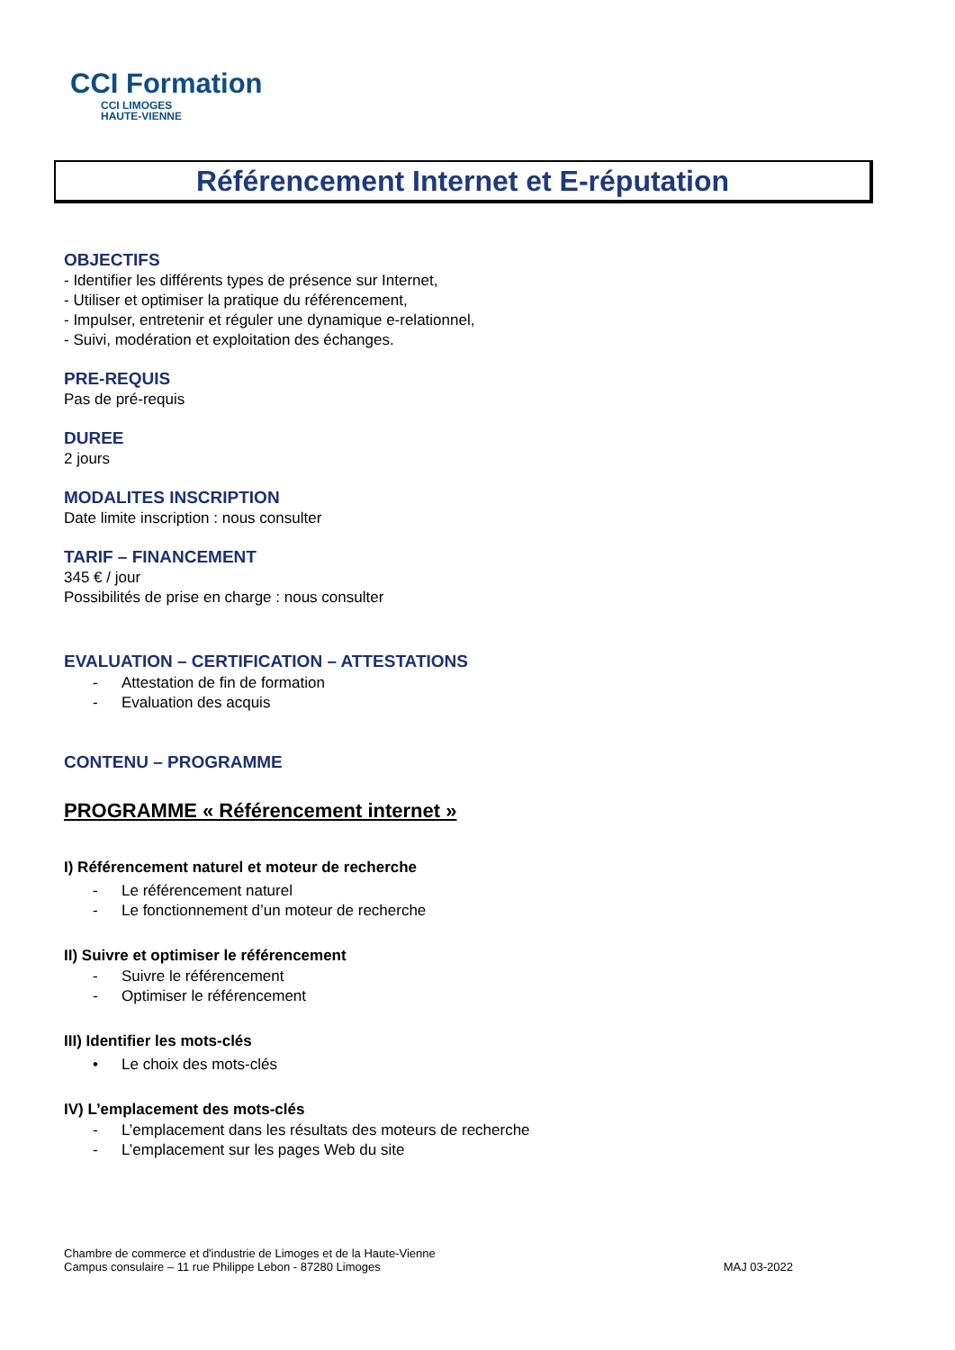CCI Formation
CCI LIMOGES
HAUTE-VIENNE
Référencement Internet et E-réputation
OBJECTIFS
- Identifier les différents types de présence sur Internet,
- Utiliser et optimiser la pratique du référencement,
- Impulser, entretenir et réguler une dynamique e-relationnel,
- Suivi, modération et exploitation des échanges.
PRE-REQUIS
Pas de pré-requis
DUREE
2 jours
MODALITES INSCRIPTION
Date limite inscription : nous consulter
TARIF – FINANCEMENT
345 € / jour
Possibilités de prise en charge : nous consulter
EVALUATION – CERTIFICATION – ATTESTATIONS
- Attestation de fin de formation
- Evaluation des acquis
CONTENU – PROGRAMME
PROGRAMME « Référencement internet »
I) Référencement naturel et moteur de recherche
- Le référencement naturel
- Le fonctionnement d’un moteur de recherche
II) Suivre et optimiser le référencement
- Suivre le référencement
- Optimiser le référencement
III) Identifier les mots-clés
• Le choix des mots-clés
IV) L’emplacement des mots-clés
- L’emplacement dans les résultats des moteurs de recherche
- L’emplacement sur les pages Web du site
Chambre de commerce et d'industrie de Limoges et de la Haute-Vienne
Campus consulaire – 11 rue Philippe Lebon - 87280 Limoges
MAJ 03-2022